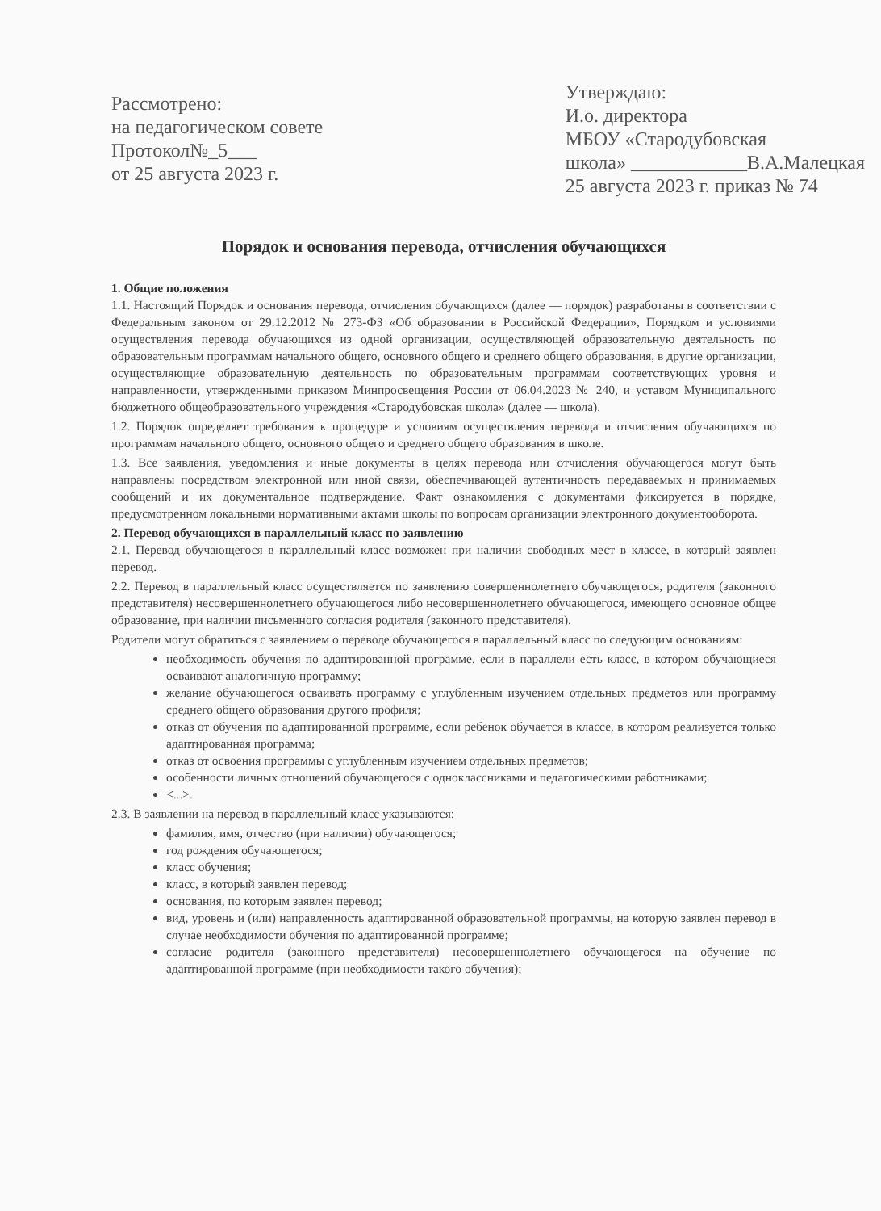Рассмотрено:
на педагогическом совете
Протокол№_5___
от 25 августа 2023 г.
Утверждаю:
И.о. директора
МБОУ «Стародубовская
школа» ____________В.А.Малецкая
25 августа 2023 г. приказ № 74
Порядок и основания перевода, отчисления обучающихся
1. Общие положения
1.1. Настоящий Порядок и основания перевода, отчисления обучающихся (далее — порядок) разработаны в соответствии с Федеральным законом от 29.12.2012 № 273-ФЗ «Об образовании в Российской Федерации», Порядком и условиями осуществления перевода обучающихся из одной организации, осуществляющей образовательную деятельность по образовательным программам начального общего, основного общего и среднего общего образования, в другие организации, осуществляющие образовательную деятельность по образовательным программам соответствующих уровня и направленности, утвержденными приказом Минпросвещения России от 06.04.2023 № 240, и уставом Муниципального бюджетного общеобразовательного учреждения «Стародубовская школа» (далее — школа).
1.2. Порядок определяет требования к процедуре и условиям осуществления перевода и отчисления обучающихся по программам начального общего, основного общего и среднего общего образования в школе.
1.3. Все заявления, уведомления и иные документы в целях перевода или отчисления обучающегося могут быть направлены посредством электронной или иной связи, обеспечивающей аутентичность передаваемых и принимаемых сообщений и их документальное подтверждение. Факт ознакомления с документами фиксируется в порядке, предусмотренном локальными нормативными актами школы по вопросам организации электронного документооборота.
2. Перевод обучающихся в параллельный класс по заявлению
2.1. Перевод обучающегося в параллельный класс возможен при наличии свободных мест в классе, в который заявлен перевод.
2.2. Перевод в параллельный класс осуществляется по заявлению совершеннолетнего обучающегося, родителя (законного представителя) несовершеннолетнего обучающегося либо несовершеннолетнего обучающегося, имеющего основное общее образование, при наличии письменного согласия родителя (законного представителя).
Родители могут обратиться с заявлением о переводе обучающегося в параллельный класс по следующим основаниям:
необходимость обучения по адаптированной программе, если в параллели есть класс, в котором обучающиеся осваивают аналогичную программу;
желание обучающегося осваивать программу с углубленным изучением отдельных предметов или программу среднего общего образования другого профиля;
отказ от обучения по адаптированной программе, если ребенок обучается в классе, в котором реализуется только адаптированная программа;
отказ от освоения программы с углубленным изучением отдельных предметов;
особенности личных отношений обучающегося с одноклассниками и педагогическими работниками;
<...>.
2.3. В заявлении на перевод в параллельный класс указываются:
фамилия, имя, отчество (при наличии) обучающегося;
год рождения обучающегося;
класс обучения;
класс, в который заявлен перевод;
основания, по которым заявлен перевод;
вид, уровень и (или) направленность адаптированной образовательной программы, на которую заявлен перевод в случае необходимости обучения по адаптированной программе;
согласие родителя (законного представителя) несовершеннолетнего обучающегося на обучение по адаптированной программе (при необходимости такого обучения);